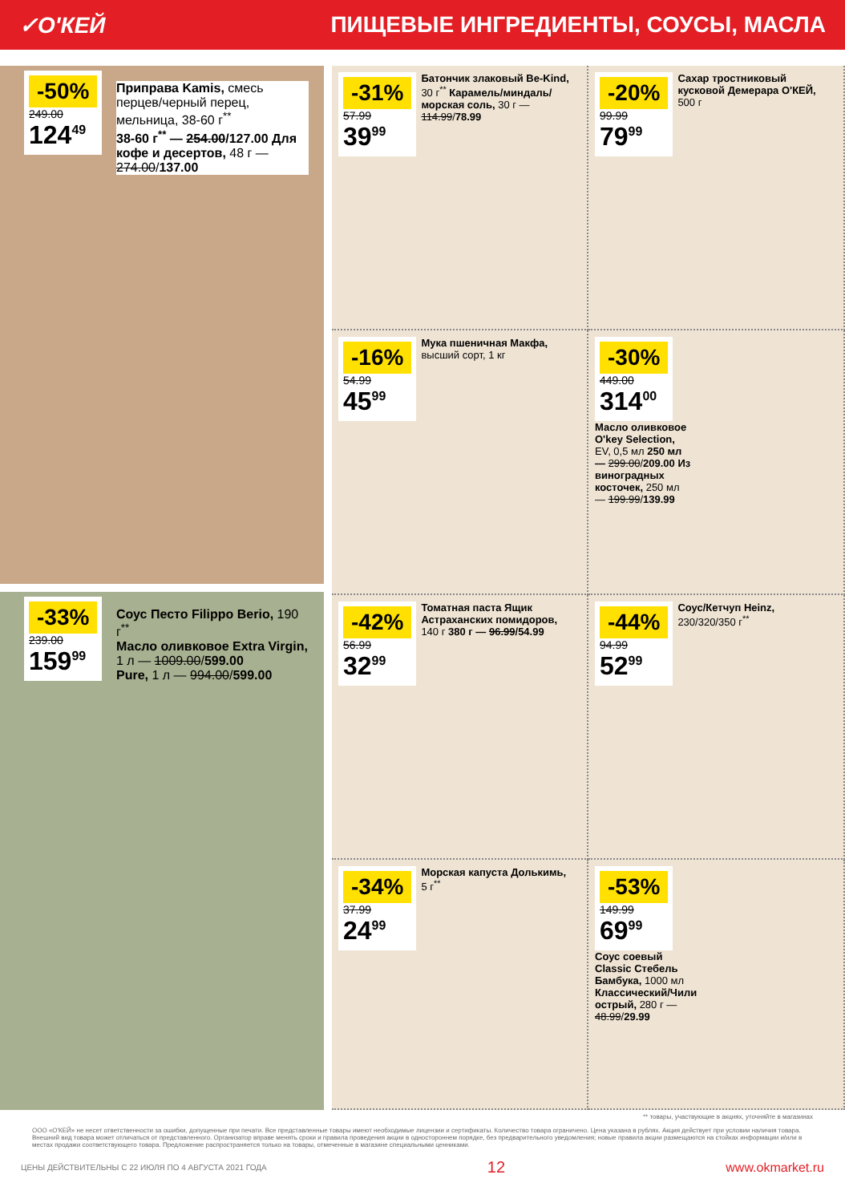✓О'КЕЙ ПИЩЕВЫЕ ИНГРЕДИЕНТЫ, СОУСЫ, МАСЛА
-50%
249.00
124<sup>49</sup>
Приправа Kamis, смесь перцев/черный перец, мельница, 38-60 г<sup>**</sup>
38-60 г<sup>**</sup> — 254.00/127.00 Для кофе и десертов, 48 г — 274.00/137.00
-33%
239.00
159<sup>99</sup>
Соус Песто Filippo Berio, 190 г<sup>**</sup>
Масло оливковое Extra Virgin, 1 л — 1009.00/599.00
Pure, 1 л — 994.00/599.00
-31%
57.99
39<sup>99</sup>
Батончик злаковый Be-Kind, 30 г<sup>**</sup> Карамель/миндаль/морская соль, 30 г — 114.99/78.99
-20%
99.99
79<sup>99</sup>
Сахар тростниковый кусковой Демерара О'КЕЙ, 500 г
-16%
54.99
45<sup>99</sup>
Мука пшеничная Макфа, высший сорт, 1 кг
-30%
449.00
314<sup>00</sup>
Масло оливковое O'key Selection, EV, 0,5 мл 250 мл — 299.00/209.00 Из виноградных косточек, 250 мл — 199.99/139.99
-42%
56.99
32<sup>99</sup>
Томатная паста Ящик Астраханских помидоров, 140 г 380 г — 96.99/54.99
-44%
94.99
52<sup>99</sup>
Соус/Кетчуп Heinz, 230/320/350 г<sup>**</sup>
-34%
37.99
24<sup>99</sup>
Морская капуста Долькимь, 5 г<sup>**</sup>
-53%
149.99
69<sup>99</sup>
Соус соевый Classic Стебель Бамбука, 1000 мл Классический/Чили острый, 280 г — 48.99/29.99
** товары, участвующие в акциях, уточняйте в магазинах
ООО «О'КЕЙ» не несет ответственности за ошибки, допущенные при печати. Все представленные товары имеют необходимые лицензии и сертификаты. Количество товара ограничено. Цена указана в рублях. Акция действует при условии наличия товара. Внешний вид товара может отличаться от представленного. Организатор вправе менять сроки и правила проведения акции в одностороннем порядке, без предварительного уведомления; новые правила акции размещаются на стойках информации и/или в местах продажи соответствующего товара. Предложение распространяется только на товары, отмеченные в магазине специальными ценниками.
ЦЕНЫ ДЕЙСТВИТЕЛЬНЫ С 22 ИЮЛЯ ПО 4 АВГУСТА 2021 ГОДА 12 www.okmarket.ru